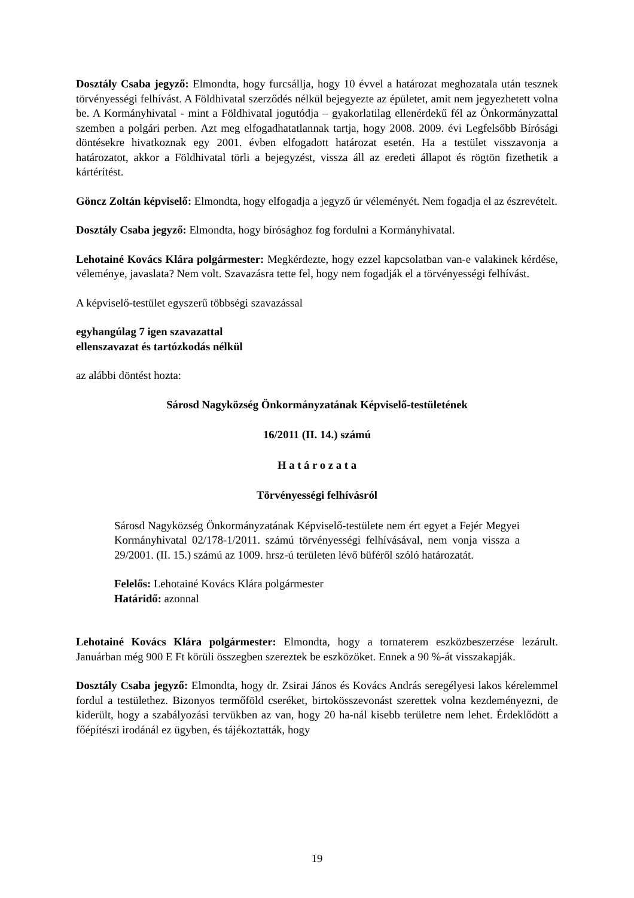Dosztály Csaba jegyző: Elmondta, hogy furcsállja, hogy 10 évvel a határozat meghozatala után tesznek törvényességi felhívást. A Földhivatal szerződés nélkül bejegyezte az épületet, amit nem jegyezhetett volna be. A Kormányhivatal - mint a Földhivatal jogutódja – gyakorlatilag ellenérdekű fél az Önkormányzattal szemben a polgári perben. Azt meg elfogadhatatlannak tartja, hogy 2008. 2009. évi Legfelsőbb Bírósági döntésekre hivatkoznak egy 2001. évben elfogadott határozat esetén. Ha a testület visszavonja a határozatot, akkor a Földhivatal törli a bejegyzést, vissza áll az eredeti állapot és rögtön fizethetik a kártérítést.
Göncz Zoltán képviselő: Elmondta, hogy elfogadja a jegyző úr véleményét. Nem fogadja el az észrevételt.
Dosztály Csaba jegyző: Elmondta, hogy bírósághoz fog fordulni a Kormányhivatal.
Lehotainé Kovács Klára polgármester: Megkérdezte, hogy ezzel kapcsolatban van-e valakinek kérdése, véleménye, javaslata? Nem volt. Szavazásra tette fel, hogy nem fogadják el a törvényességi felhívást.
A képviselő-testület egyszerű többségi szavazással
egyhangúlag 7 igen szavazattal
ellenszavazat és tartózkodás nélkül
az alábbi döntést hozta:
Sárosd Nagyközség Önkormányzatának Képviselő-testületének
16/2011 (II. 14.) számú
H a t á r o z a t a
Törvényességi felhívásról
Sárosd Nagyközség Önkormányzatának Képviselő-testülete nem ért egyet a Fejér Megyei Kormányhivatal 02/178-1/2011. számú törvényességi felhívásával, nem vonja vissza a 29/2001. (II. 15.) számú az 1009. hrsz-ú területen lévő büféről szóló határozatát.
Felelős: Lehotainé Kovács Klára polgármester
Határidő: azonnal
Lehotainé Kovács Klára polgármester: Elmondta, hogy a tornaterem eszközbeszerzése lezárult. Januárban még 900 E Ft körüli összegben szereztek be eszközöket. Ennek a 90 %-át visszakapják.
Dosztály Csaba jegyző: Elmondta, hogy dr. Zsirai János és Kovács András seregélyesi lakos kérelemmel fordul a testülethez. Bizonyos termőföld cseréket, birtokösszevonást szerettek volna kezdeményezni, de kiderült, hogy a szabályozási tervükben az van, hogy 20 ha-nál kisebb területre nem lehet. Érdeklődött a főépítészi irodánál ez ügyben, és tájékoztatták, hogy
19